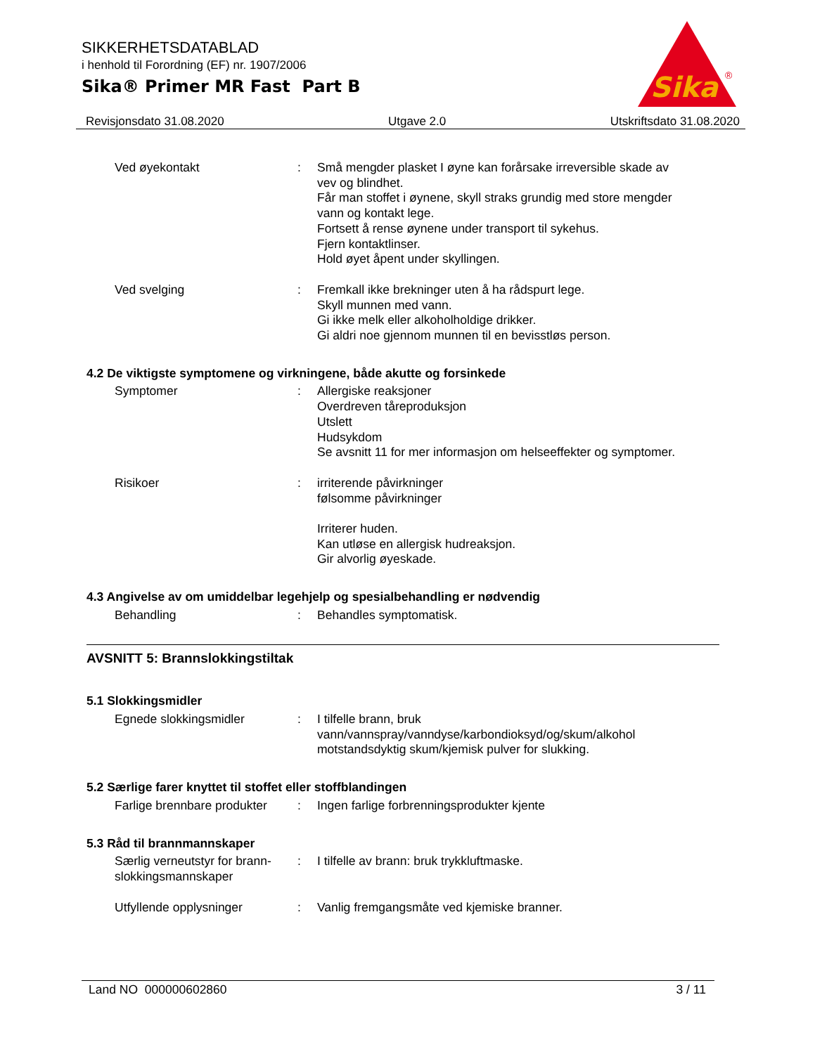SIKKERHETSDATABLAD
i henhold til Forordning (EF) nr. 1907/2006
Sika® Primer MR Fast Part B
Sika
®
Revisjonsdato 31.08.2020 Utgave 2.0 Utskriftsdato 31.08.2020
Ved øyekontakt : Små mengder plasket I øyne kan forårsake irreversible skade av vev og blindhet.
Får man stoffet i øynene, skyll straks grundig med store mengder vann og kontakt lege.
Fortsett å rense øynene under transport til sykehus.
Fjern kontaktlinser.
Hold øyet åpent under skyllingen.
Ved svelging : Fremkall ikke brekninger uten å ha rådspurt lege.
Skyll munnen med vann.
Gi ikke melk eller alkoholholdige drikker.
Gi aldri noe gjennom munnen til en bevisstløs person.
4.2 De viktigste symptomene og virkningene, både akutte og forsinkede
Symptomer : Allergiske reaksjoner
Overdreven tåreproduksjon
Utslett
Hudsykdom
Se avsnitt 11 for mer informasjon om helseeffekter og symptomer.
Risikoer : irriterende påvirkninger
følsomme påvirkninger
Irriterer huden.
Kan utløse en allergisk hudreaksjon.
Gir alvorlig øyeskade.
4.3 Angivelse av om umiddelbar legehjelp og spesialbehandling er nødvendig
Behandling : Behandles symptomatisk.
AVSNITT 5: Brannslokkingstiltak
5.1 Slokkingsmidler
Egnede slokkingsmidler : I tilfelle brann, bruk vann/vannspray/vanndyse/karbondioksyd/og/skum/alkohol motstandsdyktig skum/kjemisk pulver for slukking.
5.2 Særlige farer knyttet til stoffet eller stoffblandingen
Farlige brennbare produkter
: Ingen farlige forbrenningsprodukter kjente
5.3 Råd til brannmannskaper
Særlig verneutstyr for brann-slokkingsmannskaper
: I tilfelle av brann: bruk trykkluftmaske.
Utfyllende opplysninger : Vanlig fremgangsmåte ved kjemiske branner.
Land NO 000000602860 3 / 11